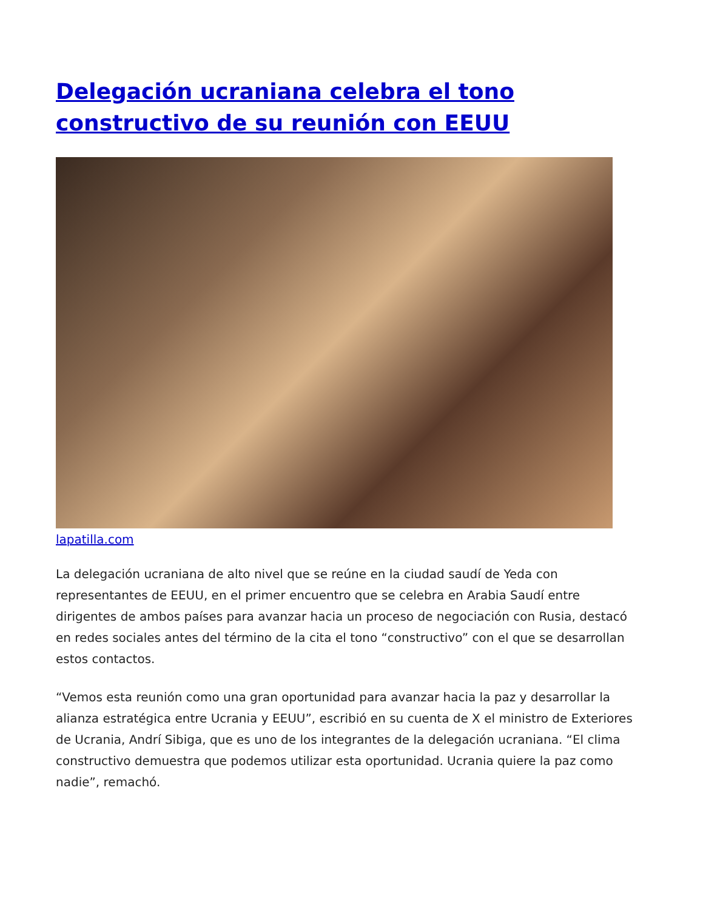Delegación ucraniana celebra el tono constructivo de su reunión con EEUU
lapatilla.com
La delegación ucraniana de alto nivel que se reúne en la ciudad saudí de Yeda con representantes de EEUU, en el primer encuentro que se celebra en Arabia Saudí entre dirigentes de ambos países para avanzar hacia un proceso de negociación con Rusia, destacó en redes sociales antes del término de la cita el tono “constructivo” con el que se desarrollan estos contactos.
“Vemos esta reunión como una gran oportunidad para avanzar hacia la paz y desarrollar la alianza estratégica entre Ucrania y EEUU”, escribió en su cuenta de X el ministro de Exteriores de Ucrania, Andrí Sibiga, que es uno de los integrantes de la delegación ucraniana. “El clima constructivo demuestra que podemos utilizar esta oportunidad. Ucrania quiere la paz como nadie”, remachó.